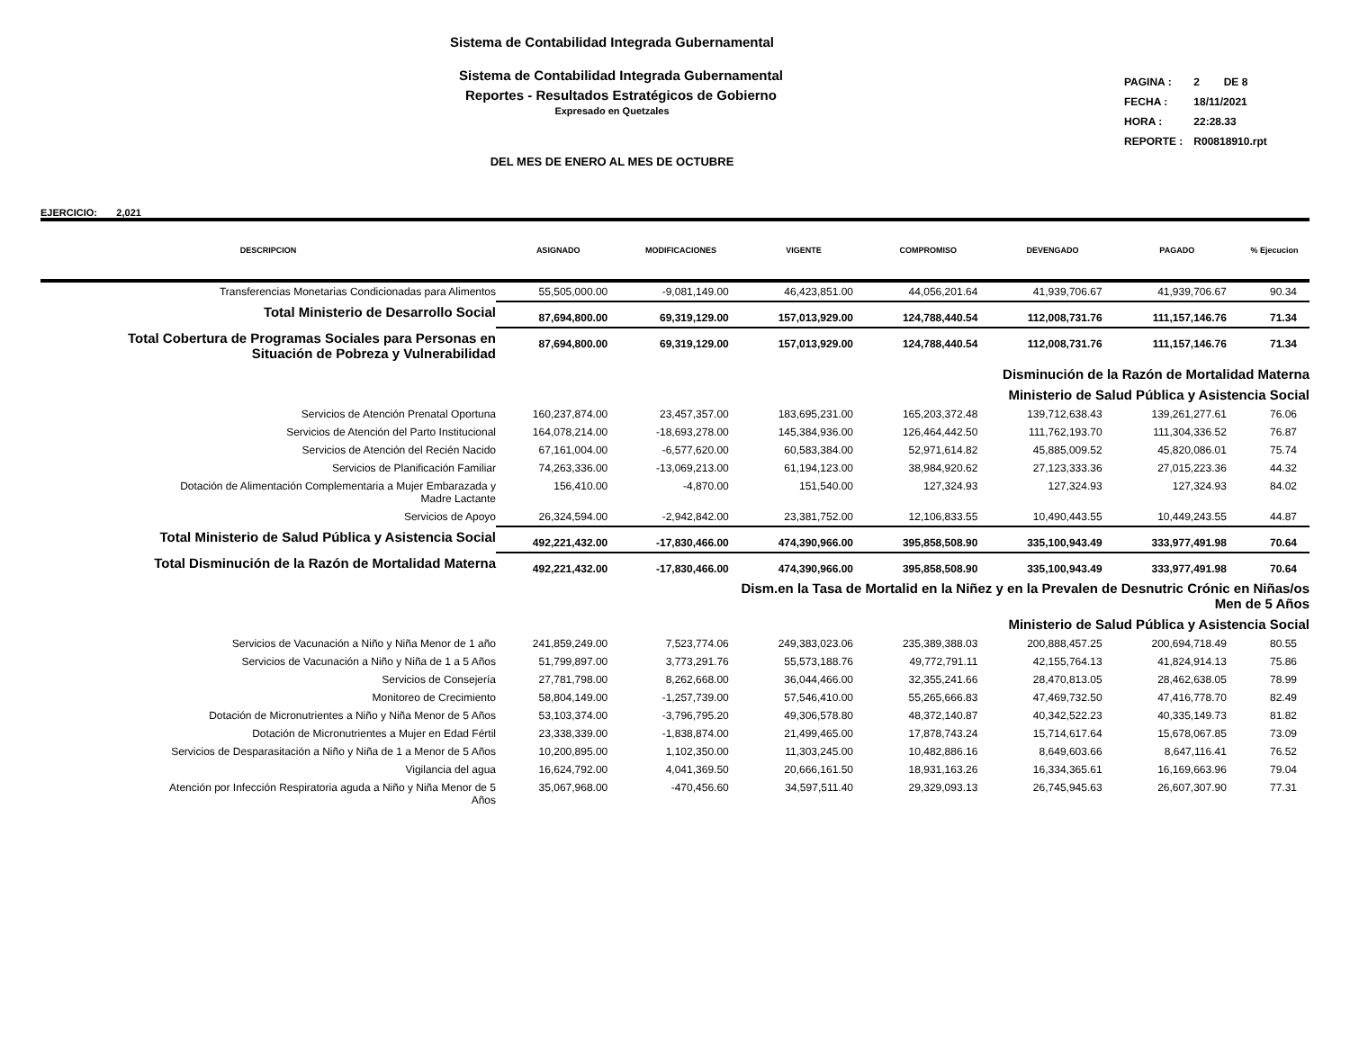Sistema de Contabilidad Integrada Gubernamental
Sistema de Contabilidad Integrada Gubernamental
Reportes - Resultados Estratégicos de Gobierno
Expresado en Quetzales
| PAGINA : | 2 DE 8 |
| FECHA : | 18/11/2021 |
| HORA : | 22:28.33 |
| REPORTE : | R00818910.rpt |
DEL MES DE ENERO AL MES DE OCTUBRE
EJERCICIO: 2,021
| DESCRIPCION | ASIGNADO | MODIFICACIONES | VIGENTE | COMPROMISO | DEVENGADO | PAGADO | % Ejecucion |
| --- | --- | --- | --- | --- | --- | --- | --- |
| Transferencias Monetarias Condicionadas para Alimentos | 55,505,000.00 | -9,081,149.00 | 46,423,851.00 | 44,056,201.64 | 41,939,706.67 | 41,939,706.67 | 90.34 |
| Total Ministerio de Desarrollo Social | 87,694,800.00 | 69,319,129.00 | 157,013,929.00 | 124,788,440.54 | 112,008,731.76 | 111,157,146.76 | 71.34 |
| Total Cobertura de Programas Sociales para Personas en Situación de Pobreza y Vulnerabilidad | 87,694,800.00 | 69,319,129.00 | 157,013,929.00 | 124,788,440.54 | 112,008,731.76 | 111,157,146.76 | 71.34 |
| Disminución de la Razón de Mortalidad Materna | | | | | | | |
| Ministerio de Salud Pública y Asistencia Social | | | | | | | |
| Servicios de Atención Prenatal Oportuna | 160,237,874.00 | 23,457,357.00 | 183,695,231.00 | 165,203,372.48 | 139,712,638.43 | 139,261,277.61 | 76.06 |
| Servicios de Atención del Parto Institucional | 164,078,214.00 | -18,693,278.00 | 145,384,936.00 | 126,464,442.50 | 111,762,193.70 | 111,304,336.52 | 76.87 |
| Servicios de Atención del Recién Nacido | 67,161,004.00 | -6,577,620.00 | 60,583,384.00 | 52,971,614.82 | 45,885,009.52 | 45,820,086.01 | 75.74 |
| Servicios de Planificación Familiar | 74,263,336.00 | -13,069,213.00 | 61,194,123.00 | 38,984,920.62 | 27,123,333.36 | 27,015,223.36 | 44.32 |
| Dotación de Alimentación Complementaria a Mujer Embarazada y Madre Lactante | 156,410.00 | -4,870.00 | 151,540.00 | 127,324.93 | 127,324.93 | 127,324.93 | 84.02 |
| Servicios de Apoyo | 26,324,594.00 | -2,942,842.00 | 23,381,752.00 | 12,106,833.55 | 10,490,443.55 | 10,449,243.55 | 44.87 |
| Total Ministerio de Salud Pública y Asistencia Social | 492,221,432.00 | -17,830,466.00 | 474,390,966.00 | 395,858,508.90 | 335,100,943.49 | 333,977,491.98 | 70.64 |
| Total Disminución de la Razón de Mortalidad Materna | 492,221,432.00 | -17,830,466.00 | 474,390,966.00 | 395,858,508.90 | 335,100,943.49 | 333,977,491.98 | 70.64 |
| Dism.en la Tasa de Mortalid en la Niñez y en la Prevalen de Desnutric Crónic en Niñas/os Men de 5 Años | | | | | | | |
| Ministerio de Salud Pública y Asistencia Social | | | | | | | |
| Servicios de Vacunación a Niño y Niña Menor de 1 año | 241,859,249.00 | 7,523,774.06 | 249,383,023.06 | 235,389,388.03 | 200,888,457.25 | 200,694,718.49 | 80.55 |
| Servicios de Vacunación a Niño y Niña de 1 a 5 Años | 51,799,897.00 | 3,773,291.76 | 55,573,188.76 | 49,772,791.11 | 42,155,764.13 | 41,824,914.13 | 75.86 |
| Servicios de Consejería | 27,781,798.00 | 8,262,668.00 | 36,044,466.00 | 32,355,241.66 | 28,470,813.05 | 28,462,638.05 | 78.99 |
| Monitoreo de Crecimiento | 58,804,149.00 | -1,257,739.00 | 57,546,410.00 | 55,265,666.83 | 47,469,732.50 | 47,416,778.70 | 82.49 |
| Dotación de Micronutrientes a Niño y Niña Menor de 5 Años | 53,103,374.00 | -3,796,795.20 | 49,306,578.80 | 48,372,140.87 | 40,342,522.23 | 40,335,149.73 | 81.82 |
| Dotación de Micronutrientes a Mujer en Edad Fértil | 23,338,339.00 | -1,838,874.00 | 21,499,465.00 | 17,878,743.24 | 15,714,617.64 | 15,678,067.85 | 73.09 |
| Servicios de Desparasitación a Niño y Niña de 1 a Menor de 5 Años | 10,200,895.00 | 1,102,350.00 | 11,303,245.00 | 10,482,886.16 | 8,649,603.66 | 8,647,116.41 | 76.52 |
| Vigilancia del agua | 16,624,792.00 | 4,041,369.50 | 20,666,161.50 | 18,931,163.26 | 16,334,365.61 | 16,169,663.96 | 79.04 |
| Atención por Infección Respiratoria aguda a Niño y Niña Menor de 5 Años | 35,067,968.00 | -470,456.60 | 34,597,511.40 | 29,329,093.13 | 26,745,945.63 | 26,607,307.90 | 77.31 |